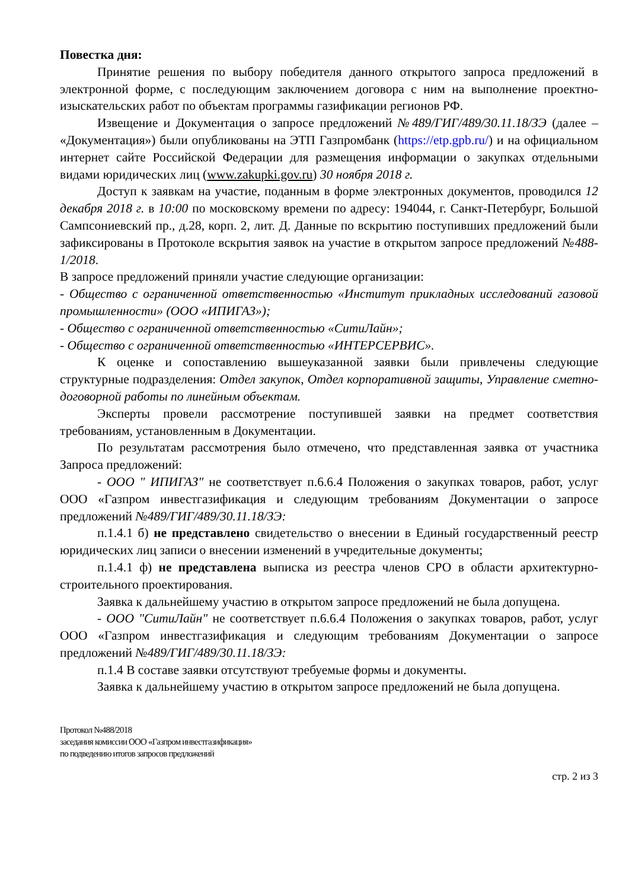Повестка дня:
Принятие решения по выбору победителя данного открытого запроса предложений в электронной форме, с последующим заключением договора с ним на выполнение проектно-изыскательских работ по объектам программы газификации регионов РФ.
Извещение и Документация о запросе предложений №489/ГИГ/489/30.11.18/ЗЭ (далее – «Документация») были опубликованы на ЭТП Газпромбанк (https://etp.gpb.ru/) и на официальном интернет сайте Российской Федерации для размещения информации о закупках отдельными видами юридических лиц (www.zakupki.gov.ru) 30 ноября 2018 г.
Доступ к заявкам на участие, поданным в форме электронных документов, проводился 12 декабря 2018 г. в 10:00 по московскому времени по адресу: 194044, г. Санкт-Петербург, Большой Сампсониевский пр., д.28, корп. 2, лит. Д. Данные по вскрытию поступивших предложений были зафиксированы в Протоколе вскрытия заявок на участие в открытом запросе предложений №488-1/2018.
В запросе предложений приняли участие следующие организации:
- Общество с ограниченной ответственностью «Институт прикладных исследований газовой промышленности» (ООО «ИПИГАЗ»);
- Общество с ограниченной ответственностью «СитиЛайн»;
- Общество с ограниченной ответственностью «ИНТЕРСЕРВИС».
К оценке и сопоставлению вышеуказанной заявки были привлечены следующие структурные подразделения: Отдел закупок, Отдел корпоративной защиты, Управление сметно-договорной работы по линейным объектам.
Эксперты провели рассмотрение поступившей заявки на предмет соответствия требованиям, установленным в Документации.
По результатам рассмотрения было отмечено, что представленная заявка от участника Запроса предложений:
- ООО " ИПИГАЗ" не соответствует п.6.6.4 Положения о закупках товаров, работ, услуг ООО «Газпром инвестгазификация и следующим требованиям Документации о запросе предложений №489/ГИГ/489/30.11.18/ЗЭ:
п.1.4.1 б) не представлено свидетельство о внесении в Единый государственный реестр юридических лиц записи о внесении изменений в учредительные документы;
п.1.4.1 ф) не представлена выписка из реестра членов СРО в области архитектурно-строительного проектирования.
Заявка к дальнейшему участию в открытом запросе предложений не была допущена.
- ООО "СитиЛайн" не соответствует п.6.6.4 Положения о закупках товаров, работ, услуг ООО «Газпром инвестгазификация и следующим требованиям Документации о запросе предложений №489/ГИГ/489/30.11.18/ЗЭ:
п.1.4 В составе заявки отсутствуют требуемые формы и документы.
Заявка к дальнейшему участию в открытом запросе предложений не была допущена.
Протокол №488/2018
заседания комиссии ООО «Газпром инвестгазификация»
по подведению итогов запросов предложений
стр. 2 из 3